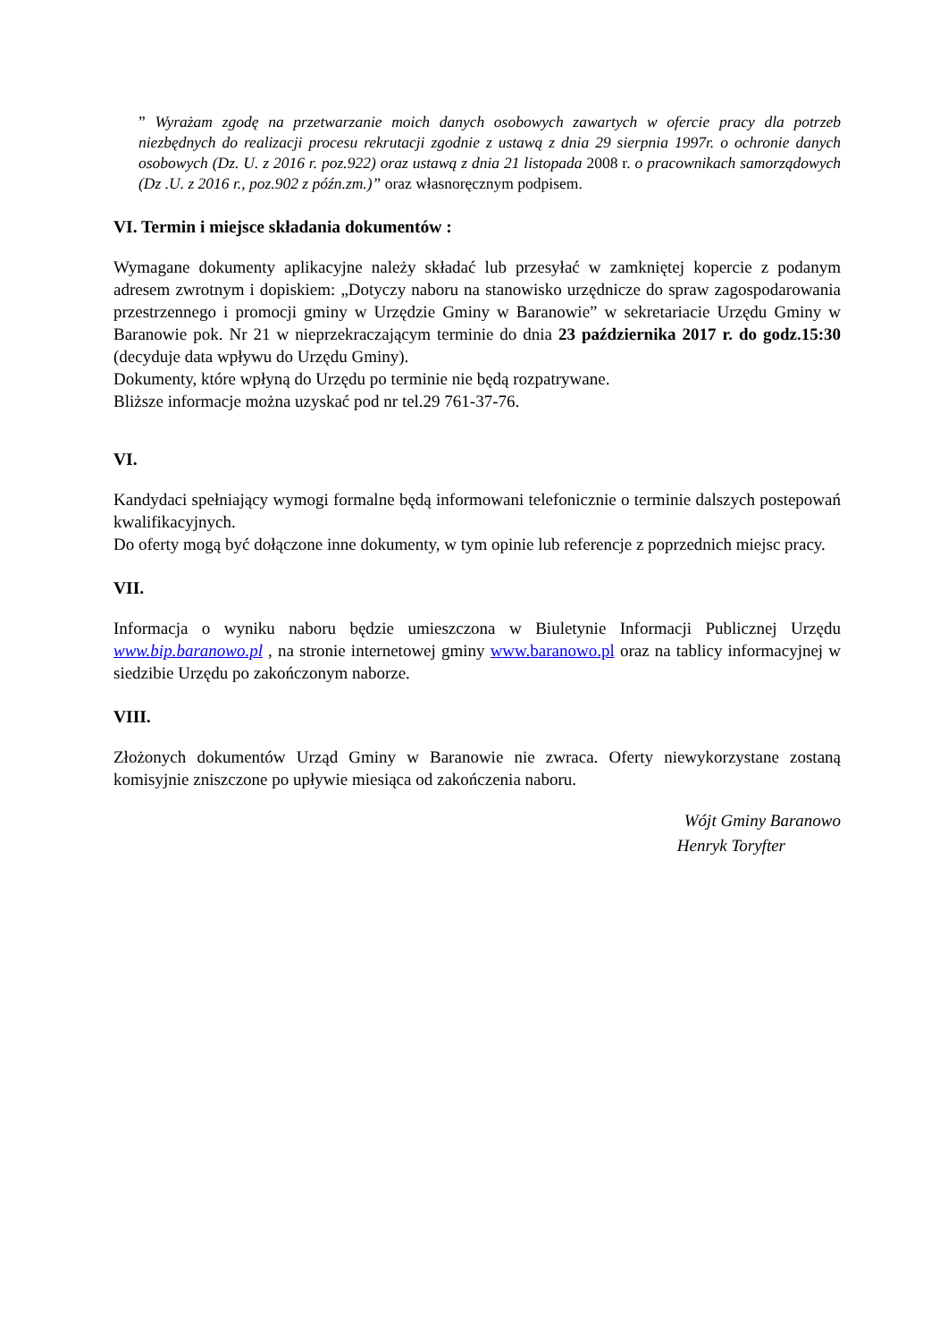” Wyrażam zgodę na przetwarzanie moich danych osobowych zawartych w ofercie pracy dla potrzeb niezbędnych do realizacji procesu rekrutacji zgodnie z ustawą z dnia 29 sierpnia 1997r. o ochronie danych osobowych (Dz. U. z 2016 r. poz.922) oraz ustawą z dnia 21 listopada 2008 r. o pracownikach samorządowych (Dz .U. z 2016 r., poz.902 z późn.zm.)” oraz własnoręcznym podpisem.
VI. Termin i miejsce składania dokumentów :
Wymagane dokumenty aplikacyjne należy składać lub przesyłać w zamkniętej kopercie z podanym adresem zwrotnym i dopiskiem: „Dotyczy naboru na stanowisko urzędnicze do spraw zagospodarowania przestrzennego i promocji gminy w Urzędzie Gminy w Baranowie” w sekretariacie Urzędu Gminy w Baranowie pok. Nr 21 w nieprzekraczającym terminie do dnia 23 października 2017 r. do godz.15:30 (decyduje data wpływu do Urzędu Gminy).
Dokumenty, które wpłyną do Urzędu po terminie nie będą rozpatrywane.
Bliższe informacje można uzyskać pod nr tel.29 761-37-76.
VI.
Kandydaci spełniający wymogi formalne będą informowani telefonicznie o terminie dalszych postepowań kwalifikacyjnych.
Do oferty mogą być dołączone inne dokumenty, w tym opinie lub referencje z poprzednich miejsc pracy.
VII.
Informacja o wyniku naboru będzie umieszczona w Biuletynie Informacji Publicznej Urzędu www.bip.baranowo.pl , na stronie internetowej gminy www.baranowo.pl oraz na tablicy informacyjnej w siedzibie Urzędu po zakończonym naborze.
VIII.
Złożonych dokumentów Urząd Gminy w Baranowie nie zwraca. Oferty niewykorzystane zostaną komisyjnie zniszczone po upływie miesiąca od zakończenia naboru.
Wójt Gminy Baranowo
Henryk Toryfter